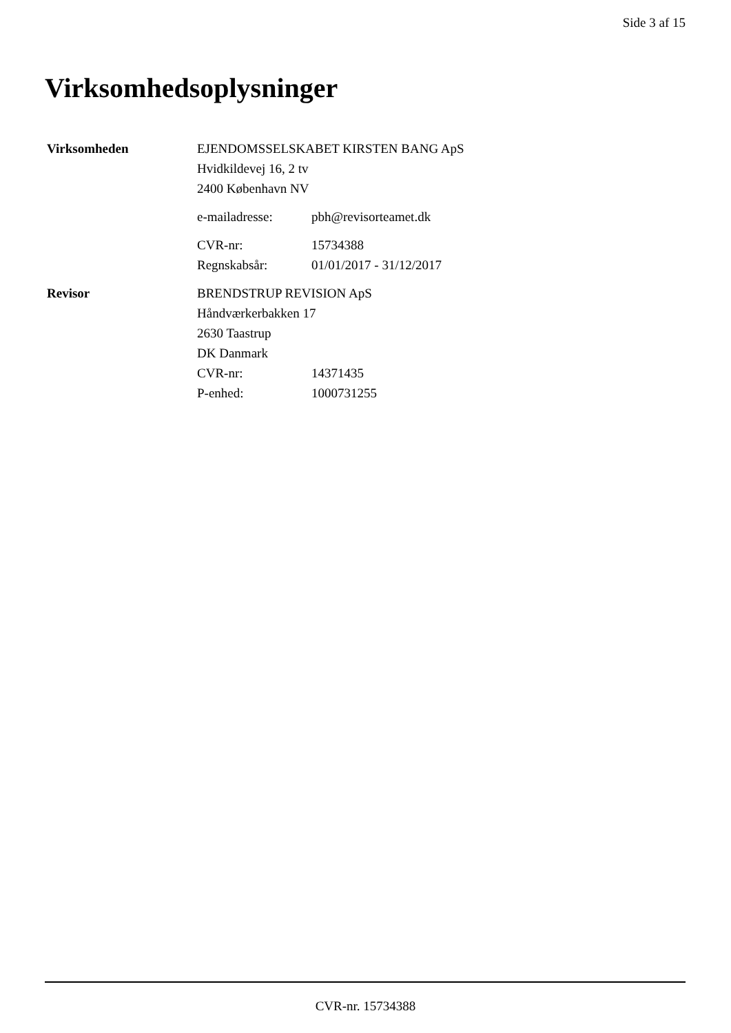Side 3 af 15
Virksomhedsoplysninger
Virksomheden EJENDOMSSELSKABET KIRSTEN BANG ApS
Hvidkildevej 16, 2 tv
2400 København NV
e-mailadresse: pbh@revisorteamet.dk
CVR-nr: 15734388
Regnskabsår: 01/01/2017 - 31/12/2017
Revisor BRENDSTRUP REVISION ApS
Håndværkerbakken 17
2630 Taastrup
DK Danmark
CVR-nr: 14371435
P-enhed: 1000731255
CVR-nr. 15734388